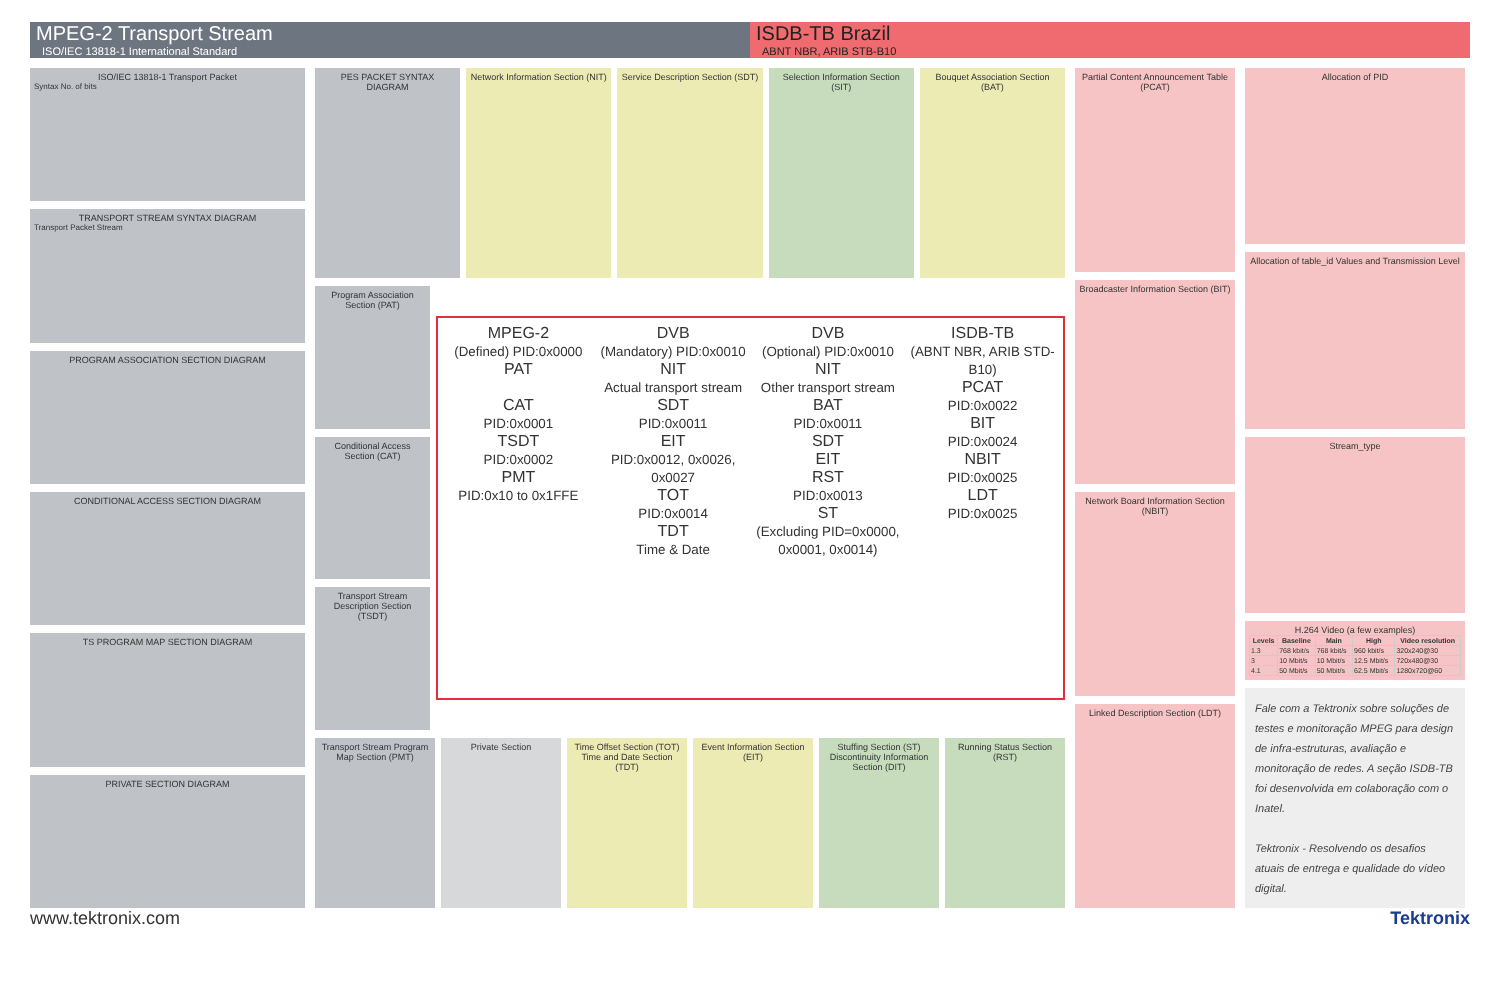MPEG-2 Transport Stream
ISO/IEC 13818-1 International Standard
ISDB-TB Brazil
ABNT NBR, ARIB STB-B10
ISO/IEC 13818-1 Transport Packet
Syntax No. of bits
TRANSPORT STREAM SYNTAX DIAGRAM
Transport Packet Stream
PROGRAM ASSOCIATION SECTION DIAGRAM
CONDITIONAL ACCESS SECTION DIAGRAM
TS PROGRAM MAP SECTION DIAGRAM
PRIVATE SECTION DIAGRAM
PES PACKET SYNTAX DIAGRAM Network Information Section (NIT)
Service Description Section (SDT)
Selection Information Section (SIT)
Bouquet Association Section (BAT)
Program Association Section (PAT)
Conditional Access Section (CAT)
Transport Stream Description Section (TSDT)
MPEG-2
(Defined) PID:0x0000
PAT
CAT
PID:0x0001
TSDT
PID:0x0002
PMT
PID:0x10 to 0x1FFE
DVB
(Mandatory) PID:0x0010
NIT
Actual transport stream
SDT
PID:0x0011
EIT
PID:0x0012, 0x0026, 0x0027
TOT
PID:0x0014
TDT
Time & Date
DVB
(Optional) PID:0x0010
NIT
Other transport stream
BAT
PID:0x0011
SDT
EIT
RST
PID:0x0013
ST
(Excluding PID=0x0000, 0x0001, 0x0014)
ISDB-TB
(ABNT NBR, ARIB STD-B10)
PCAT
PID:0x0022
BIT
PID:0x0024
NBIT
PID:0x0025
LDT
PID:0x0025
Transport Stream Program Map Section (PMT)
Private Section Time Offset Section (TOT)
Time and Date Section (TDT)
Event Information Section (EIT)
Stuffing Section (ST)
Discontinuity Information Section (DIT)
Running Status Section (RST)
Partial Content Announcement Table (PCAT)
Broadcaster Information Section (BIT)
Network Board Information Section (NBIT)
Linked Description Section (LDT)
Allocation of PID
Allocation of table_id Values and Transmission Level
Stream_type
H.264 Video (a few examples)
| Levels | Baseline | Main | High | Video resolution |
| --- | --- | --- | --- | --- |
| 1.3 | 768 kbit/s | 768 kbit/s | 960 kbit/s | 320x240@30 |
| 3 | 10 Mbit/s | 10 Mbit/s | 12.5 Mbit/s | 720x480@30 |
| 4.1 | 50 Mbit/s | 50 Mbit/s | 62.5 Mbit/s | 1280x720@60 |
Fale com a Tektronix sobre soluções de testes e monitoração MPEG para design de infra-estruturas, avaliação e monitoração de redes. A seção ISDB-TB foi desenvolvida em colaboração com o Inatel.
Tektronix - Resolvendo os desafios atuais de entrega e qualidade do vídeo digital.
www.tektronix.com Tektronix